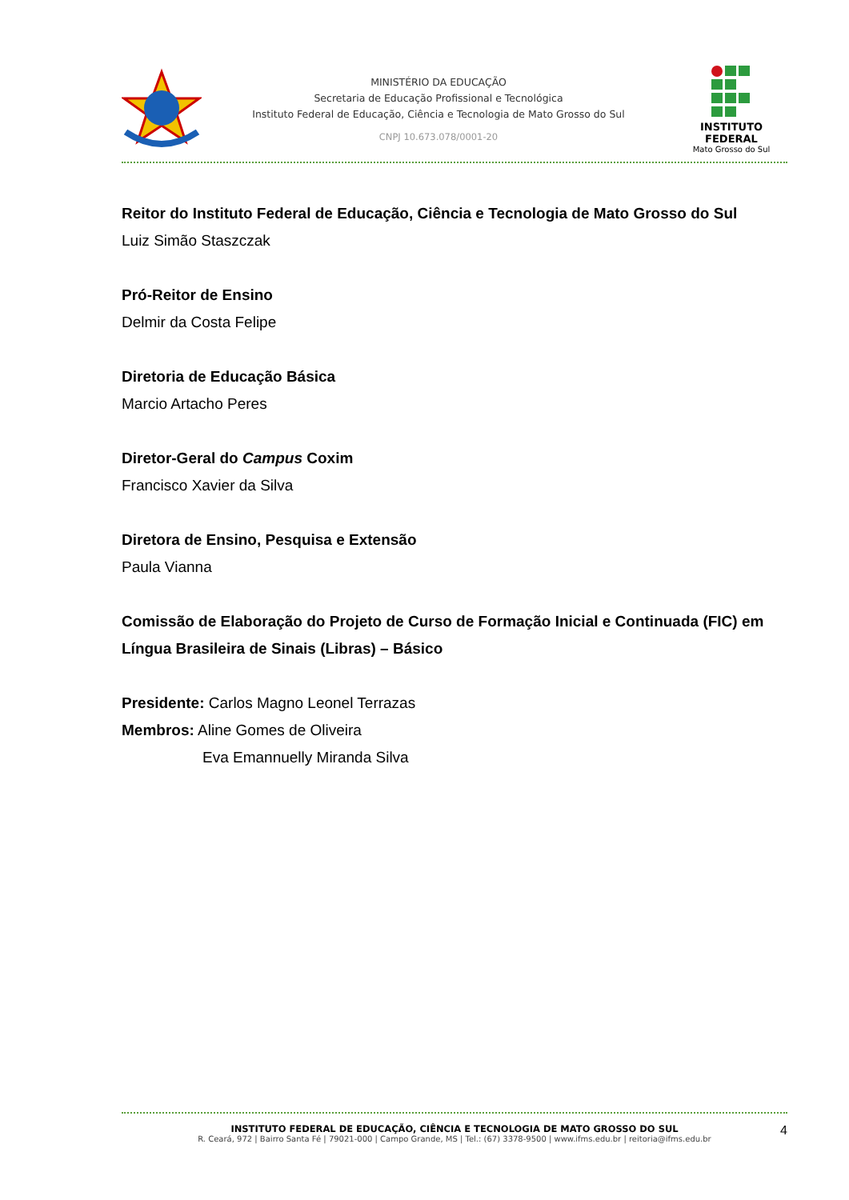MINISTÉRIO DA EDUCAÇÃO
Secretaria de Educação Profissional e Tecnológica
Instituto Federal de Educação, Ciência e Tecnologia de Mato Grosso do Sul
CNPJ 10.673.078/0001-20
INSTITUTO FEDERAL
Mato Grosso do Sul
Reitor do Instituto Federal de Educação, Ciência e Tecnologia de Mato Grosso do Sul
Luiz Simão Staszczak
Pró-Reitor de Ensino
Delmir da Costa Felipe
Diretoria de Educação Básica
Marcio Artacho Peres
Diretor-Geral do Campus Coxim
Francisco Xavier da Silva
Diretora de Ensino, Pesquisa e Extensão
Paula Vianna
Comissão de Elaboração do Projeto de Curso de Formação Inicial e Continuada (FIC) em Língua Brasileira de Sinais (Libras) – Básico
Presidente: Carlos Magno Leonel Terrazas
Membros: Aline Gomes de Oliveira
Eva Emannuelly Miranda Silva
INSTITUTO FEDERAL DE EDUCAÇÃO, CIÊNCIA E TECNOLOGIA DE MATO GROSSO DO SUL
R. Ceará, 972 | Bairro Santa Fé | 79021-000 | Campo Grande, MS | Tel.: (67) 3378-9500 | www.ifms.edu.br | reitoria@ifms.edu.br
4